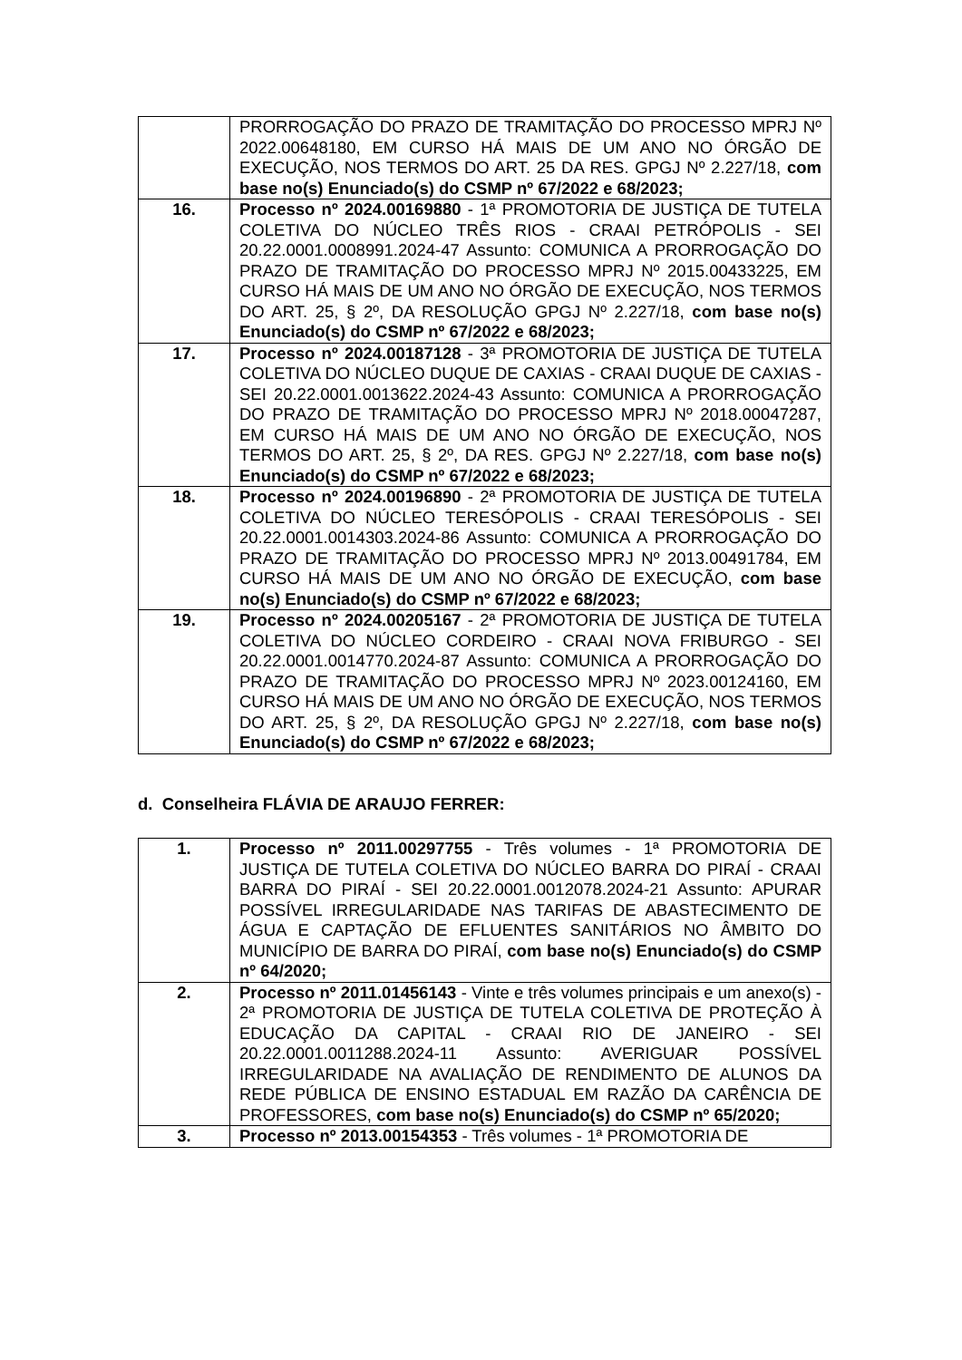| | PRORROGAÇÃO DO PRAZO DE TRAMITAÇÃO DO PROCESSO MPRJ Nº 2022.00648180, EM CURSO HÁ MAIS DE UM ANO NO ÓRGÃO DE EXECUÇÃO, NOS TERMOS DO ART. 25 DA RES. GPGJ Nº 2.227/18, com base no(s) Enunciado(s) do CSMP nº 67/2022 e 68/2023; |
| 16. | Processo nº 2024.00169880 - 1ª PROMOTORIA DE JUSTIÇA DE TUTELA COLETIVA DO NÚCLEO TRÊS RIOS - CRAAI PETRÓPOLIS - SEI 20.22.0001.0008991.2024-47 Assunto: COMUNICA A PRORROGAÇÃO DO PRAZO DE TRAMITAÇÃO DO PROCESSO MPRJ Nº 2015.00433225, EM CURSO HÁ MAIS DE UM ANO NO ÓRGÃO DE EXECUÇÃO, NOS TERMOS DO ART. 25, § 2º, DA RESOLUÇÃO GPGJ Nº 2.227/18, com base no(s) Enunciado(s) do CSMP nº 67/2022 e 68/2023; |
| 17. | Processo nº 2024.00187128 - 3ª PROMOTORIA DE JUSTIÇA DE TUTELA COLETIVA DO NÚCLEO DUQUE DE CAXIAS - CRAAI DUQUE DE CAXIAS - SEI 20.22.0001.0013622.2024-43 Assunto: COMUNICA A PRORROGAÇÃO DO PRAZO DE TRAMITAÇÃO DO PROCESSO MPRJ Nº 2018.00047287, EM CURSO HÁ MAIS DE UM ANO NO ÓRGÃO DE EXECUÇÃO, NOS TERMOS DO ART. 25, § 2º, DA RES. GPGJ Nº 2.227/18, com base no(s) Enunciado(s) do CSMP nº 67/2022 e 68/2023; |
| 18. | Processo nº 2024.00196890 - 2ª PROMOTORIA DE JUSTIÇA DE TUTELA COLETIVA DO NÚCLEO TERESÓPOLIS - CRAAI TERESÓPOLIS - SEI 20.22.0001.0014303.2024-86 Assunto: COMUNICA A PRORROGAÇÃO DO PRAZO DE TRAMITAÇÃO DO PROCESSO MPRJ Nº 2013.00491784, EM CURSO HÁ MAIS DE UM ANO NO ÓRGÃO DE EXECUÇÃO, com base no(s) Enunciado(s) do CSMP nº 67/2022 e 68/2023; |
| 19. | Processo nº 2024.00205167 - 2ª PROMOTORIA DE JUSTIÇA DE TUTELA COLETIVA DO NÚCLEO CORDEIRO - CRAAI NOVA FRIBURGO - SEI 20.22.0001.0014770.2024-87 Assunto: COMUNICA A PRORROGAÇÃO DO PRAZO DE TRAMITAÇÃO DO PROCESSO MPRJ Nº 2023.00124160, EM CURSO HÁ MAIS DE UM ANO NO ÓRGÃO DE EXECUÇÃO, NOS TERMOS DO ART. 25, § 2º, DA RESOLUÇÃO GPGJ Nº 2.227/18, com base no(s) Enunciado(s) do CSMP nº 67/2022 e 68/2023; |
d. Conselheira FLÁVIA DE ARAUJO FERRER:
| 1. | Processo nº 2011.00297755 - Três volumes - 1ª PROMOTORIA DE JUSTIÇA DE TUTELA COLETIVA DO NÚCLEO BARRA DO PIRAÍ - CRAAI BARRA DO PIRAÍ - SEI 20.22.0001.0012078.2024-21 Assunto: APURAR POSSÍVEL IRREGULARIDADE NAS TARIFAS DE ABASTECIMENTO DE ÁGUA E CAPTAÇÃO DE EFLUENTES SANITÁRIOS NO ÂMBITO DO MUNICÍPIO DE BARRA DO PIRAÍ, com base no(s) Enunciado(s) do CSMP nº 64/2020; |
| 2. | Processo nº 2011.01456143 - Vinte e três volumes principais e um anexo(s) - 2ª PROMOTORIA DE JUSTIÇA DE TUTELA COLETIVA DE PROTEÇÃO À EDUCAÇÃO DA CAPITAL - CRAAI RIO DE JANEIRO - SEI 20.22.0001.0011288.2024-11 Assunto: AVERIGUAR POSSÍVEL IRREGULARIDADE NA AVALIAÇÃO DE RENDIMENTO DE ALUNOS DA REDE PÚBLICA DE ENSINO ESTADUAL EM RAZÃO DA CARÊNCIA DE PROFESSORES, com base no(s) Enunciado(s) do CSMP nº 65/2020; |
| 3. | Processo nº 2013.00154353 - Três volumes - 1ª PROMOTORIA DE |